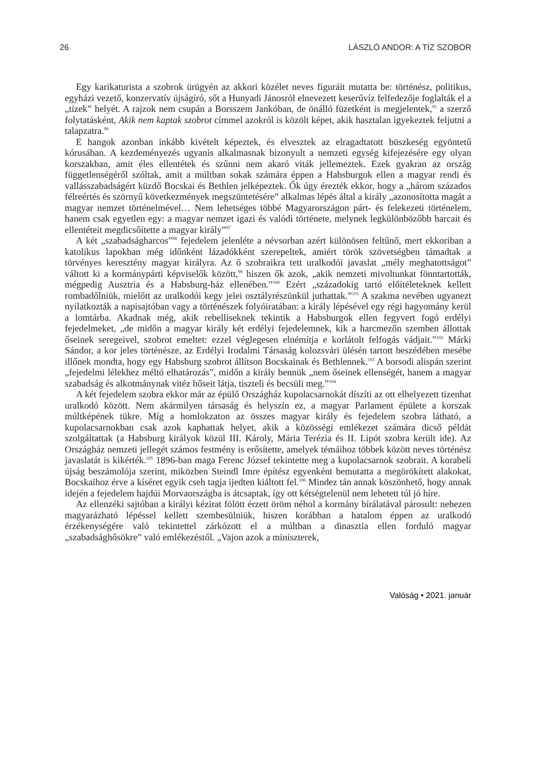26 LÁSZLÓ ANDOR: A TÍZ SZOBOR
Egy karikaturista a szobrok ürügyén az akkori közélet neves figuráit mutatta be: történész, politikus, egyházi vezető, konzervatív újságíró, sőt a Hunyadi Jánosról elnevezett keserűvíz felfedezője foglalták el a „tizek” helyét. A rajzok nem csupán a Borsszem Jankóban, de önálló füzetként is megjelentek,<sup>95</sup> a szerző folytatásként, Akik nem kaptak szobrot címmel azokról is közölt képet, akik hasztalan igyekeztek feljutni a talapzatra.<sup>96</sup>
E hangok azonban inkább kivételt képeztek, és elvesztek az elragadtatott büszkeség egyöntetű kórusában. A kezdeményezés ugyanis alkalmasnak bizonyult a nemzeti egység kifejezésére egy olyan korszakban, amit éles ellentétek és szűnni nem akaró viták jellemeztek. Ezek gyakran az ország függetlenségéről szóltak, amit a múltban sokak számára éppen a Habsburgok ellen a magyar rendi és vallásszabadságért küzdő Bocskai és Bethlen jelképeztek. Ők úgy érezték ekkor, hogy a „három százados félreértés és szörnyű következmények megszüntetésére” alkalmas lépés által a király „azonosította magát a magyar nemzet történelmével… Nem lehetséges többé Magyarországon párt- és felekezeti történelem, hanem csak egyetlen egy: a magyar nemzet igazi és valódi története, melynek legkülönbözőbb harcait és ellentéteit megdicsőítette a magyar király”<sup>97</sup>
A két „szabadságharcos”<sup>98</sup> fejedelem jelenléte a névsorban azért különösen feltűnő, mert ekkoriban a katolikus lapokban még időnként lázadókként szerepeltek, amiért török szövetségben támadtak a törvényes keresztény magyar királyra. Az ő szobraikra tett uralkodói javaslat „mély meghatottságot” váltott ki a kormánypárti képviselők között,<sup>99</sup> hiszen ők azok, „akik nemzeti mivoltunkat fönntartották, mégpedig Ausztria és a Habsburg-ház ellenében.”<sup>100</sup> Ezért „századokig tartó előítéleteknek kellett rombadőlniük, mielőtt az uralkodói kegy jelei osztályrészünkül juthattak.”<sup>101</sup> A szakma nevében ugyanezt nyilatkozták a napisajtóban vagy a történészek folyóiratában: a király lépésével egy régi hagyomány kerül a lomtárba. Akadnak még, akik rebelliseknek tekintik a Habsburgok ellen fegyvert fogó erdélyi fejedelmeket, „de midőn a magyar király két erdélyi fejedelemnek, kik a harcmezőn szemben állottak őseinek seregeivel, szobrot emeltet: ezzel véglegesen elnémítja e korlátolt felfogás vádjait.”<sup>102</sup> Márki Sándor, a kor jeles történésze, az Erdélyi Irodalmi Társaság kolozsvári ülésén tartott beszédében mesébe illőnek mondta, hogy egy Habsburg szobrot állítson Bocskainak és Bethlennek.<sup>103</sup> A borsodi alispán szerint „fejedelmi lélekhez méltó elhatározás”, midőn a király bennük „nem őseinek ellenségét, hanem a magyar szabadság és alkotmánynak vitéz hőseit látja, tiszteli és becsüli meg.”<sup>104</sup>
A két fejedelem szobra ekkor már az épülő Országház kupolacsarnokát díszíti az ott elhelyezett tizenhat uralkodó között. Nem akármilyen társaság és helyszín ez, a magyar Parlament épülete a korszak múltképének tükre. Míg a homlokzaton az összes magyar király és fejedelem szobra látható, a kupolacsarnokban csak azok kaphattak helyet, akik a közösségi emlékezet számára dicső példát szolgáltattak (a Habsburg királyok közül III. Károly, Mária Terézia és II. Lipót szobra került ide). Az Országház nemzeti jellegét számos festmény is erősítette, amelyek témáihoz többek között neves történész javaslatát is kikérték.<sup>105</sup> 1896-ban maga Ferenc József tekintette meg a kupolacsarnok szobrait. A korabeli újság beszámolója szerint, miközben Steindl Imre építész egyenként bemutatta a megörökített alakokat, Bocskaihoz érve a kíséret egyik cseh tagja ijedten kiáltott fel.<sup>106</sup> Mindez tán annak köszönhető, hogy annak idején a fejedelem hajdúi Morvaországba is átcsaptak, így ott kétségtelenül nem lehetett túl jó híre.
Az ellenzéki sajtóban a királyi kézirat fölött érzett öröm néhol a kormány bírálatával párosult: nehezen magyarázható lépéssel kellett szembesülniük, hiszen korábban a hatalom éppen az uralkodó érzékenységére való tekintettel zárkózott el a múltban a dinasztia ellen forduló magyar „szabadsághősökre” való emlékezéstől. „Vajon azok a miniszterek,
Valóság • 2021. január